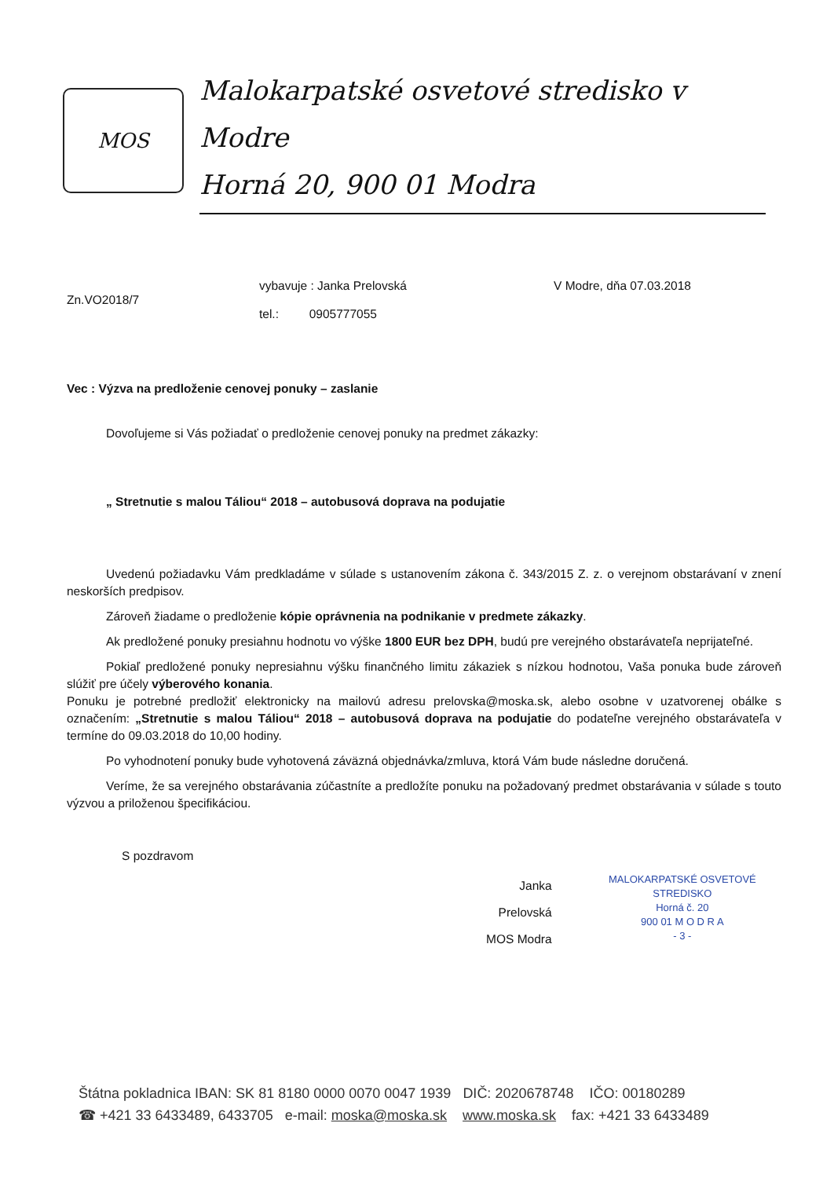MOS
Malokarpatské osvetové stredisko v Modre
Horná 20, 900 01 Modra
Zn.VO2018/7
vybavuje : Janka Prelovská
tel.: 0905777055
V Modre, dňa 07.03.2018
Vec : Výzva na predloženie cenovej ponuky – zaslanie
Dovoľujeme si Vás požiadať o predloženie cenovej ponuky na predmet zákazky:
„ Stretnutie s malou Táliou“ 2018 – autobusová doprava na podujatie
Uvedenú požiadavku Vám predkladáme v súlade s ustanovením zákona č. 343/2015 Z. z. o verejnom obstarávaní v znení neskorších predpisov.
Zároveň žiadame o predloženie kópie oprávnenia na podnikanie v predmete zákazky.
Ak predložené ponuky presiahnu hodnotu vo výške 1800 EUR bez DPH, budú pre verejného obstarávateľa neprijateľné.
Pokiaľ predložené ponuky nepresiahnu výšku finančného limitu zákaziek s nízkou hodnotou, Vaša ponuka bude zároveň slúžiť pre účely výberového konania.
Ponuku je potrebné predložiť elektronicky na mailovú adresu prelovska@moska.sk, alebo osobne v uzatvorenej obálke s označením: „Stretnutie s malou Táliou“ 2018 – autobusová doprava na podujatie do podateľne verejného obstarávateľa v termíne do 09.03.2018 do 10,00 hodiny.
Po vyhodnotení ponuky bude vyhotovená záväzná objednávka/zmluva, ktorá Vám bude následne doručená.
Veríme, že sa verejného obstarávania zúčastníte a predložíte ponuku na požadovaný predmet obstarávania v súlade s touto výzvou a priloženou špecifikáciou.
S pozdravom
Janka Prelovská
MOS Modra
MALOKARPATSKÉ OSVETOVÉ STREDISKO
Horná č. 20
900 01 M O D R A
- 3 -
Štátna pokladnica IBAN: SK 81 8180 0000 0070 0047 1939 DIČ: 2020678748 IČO: 00180289
☎ +421 33 6433489, 6433705 e-mail: moska@moska.sk www.moska.sk fax: +421 33 6433489